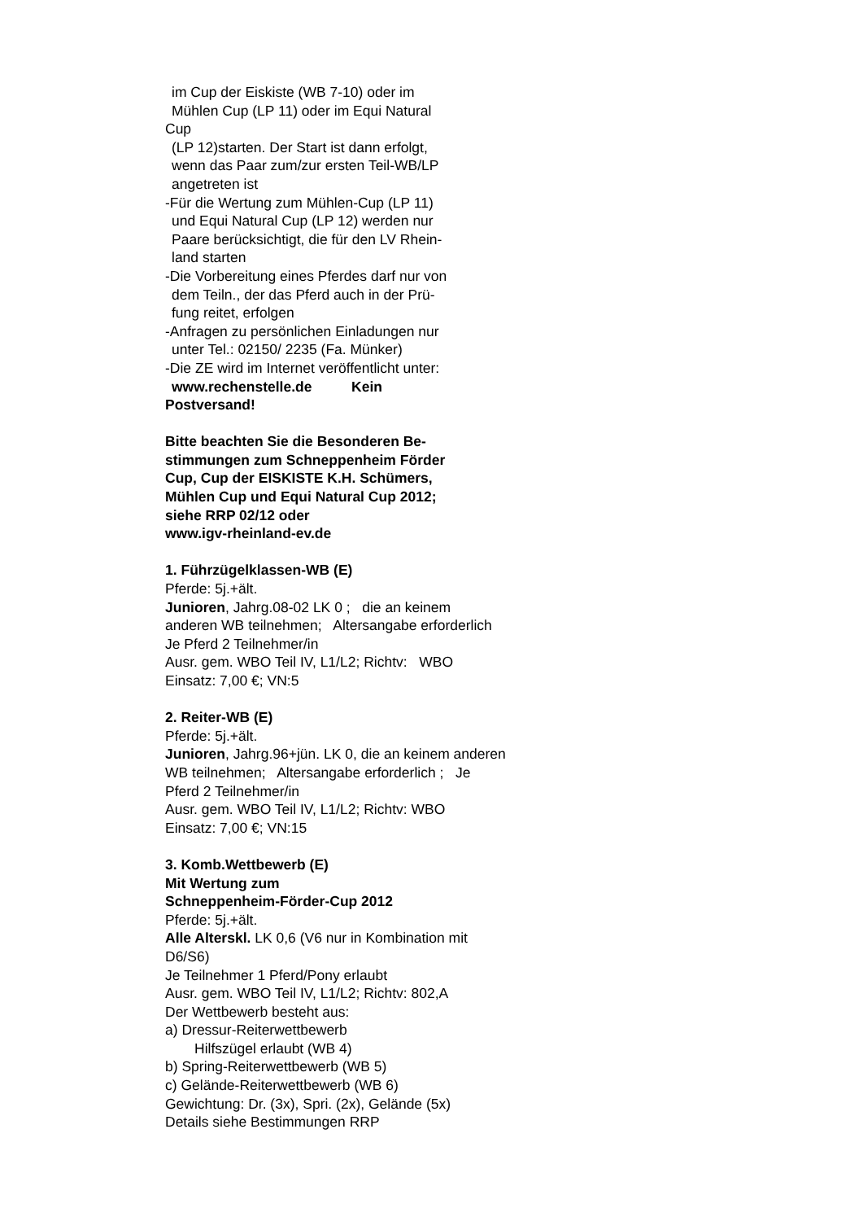im Cup der Eiskiste (WB 7-10) oder im
Mühlen Cup (LP 11) oder im Equi Natural
Cup
(LP 12)starten. Der Start ist dann erfolgt,
wenn das Paar zum/zur ersten Teil-WB/LP
angetreten ist
-Für die Wertung zum Mühlen-Cup (LP 11)
und Equi Natural Cup (LP 12) werden nur
Paare berücksichtigt, die für den LV Rhein-
land starten
-Die Vorbereitung eines Pferdes darf nur von
dem Teiln., der das Pferd auch in der Prü-
fung reitet, erfolgen
-Anfragen zu persönlichen Einladungen nur
unter Tel.: 02150/ 2235 (Fa. Münker)
-Die ZE wird im Internet veröffentlicht unter:
www.rechenstelle.de Kein
Postversand!
Bitte beachten Sie die Besonderen Be-
stimmungen zum Schneppenheim Förder
Cup, Cup der EISKISTE K.H. Schümers,
Mühlen Cup und Equi Natural Cup 2012;
siehe RRP 02/12 oder
www.igv-rheinland-ev.de
1. Führzügelklassen-WB (E)
Pferde: 5j.+ält.
Junioren, Jahrg.08-02 LK 0 ; die an keinem anderen WB teilnehmen; Altersangabe erforderlich
Je Pferd 2 Teilnehmer/in
Ausr. gem. WBO Teil IV, L1/L2; Richtv: WBO
Einsatz: 7,00 €; VN:5
2. Reiter-WB (E)
Pferde: 5j.+ält.
Junioren, Jahrg.96+jün. LK 0, die an keinem anderen WB teilnehmen; Altersangabe erforderlich ; Je Pferd 2 Teilnehmer/in
Ausr. gem. WBO Teil IV, L1/L2; Richtv: WBO
Einsatz: 7,00 €; VN:15
3. Komb.Wettbewerb (E)
Mit Wertung zum
Schneppenheim-Förder-Cup 2012
Pferde: 5j.+ält.
Alle Alterskl. LK 0,6 (V6 nur in Kombination mit D6/S6)
Je Teilnehmer 1 Pferd/Pony erlaubt
Ausr. gem. WBO Teil IV, L1/L2; Richtv: 802,A
Der Wettbewerb besteht aus:
a) Dressur-Reiterwettbewerb
Hilfszügel erlaubt (WB 4)
b) Spring-Reiterwettbewerb (WB 5)
c) Gelände-Reiterwettbewerb (WB 6)
Gewichtung: Dr. (3x), Spri. (2x), Gelände (5x)
Details siehe Bestimmungen RRP